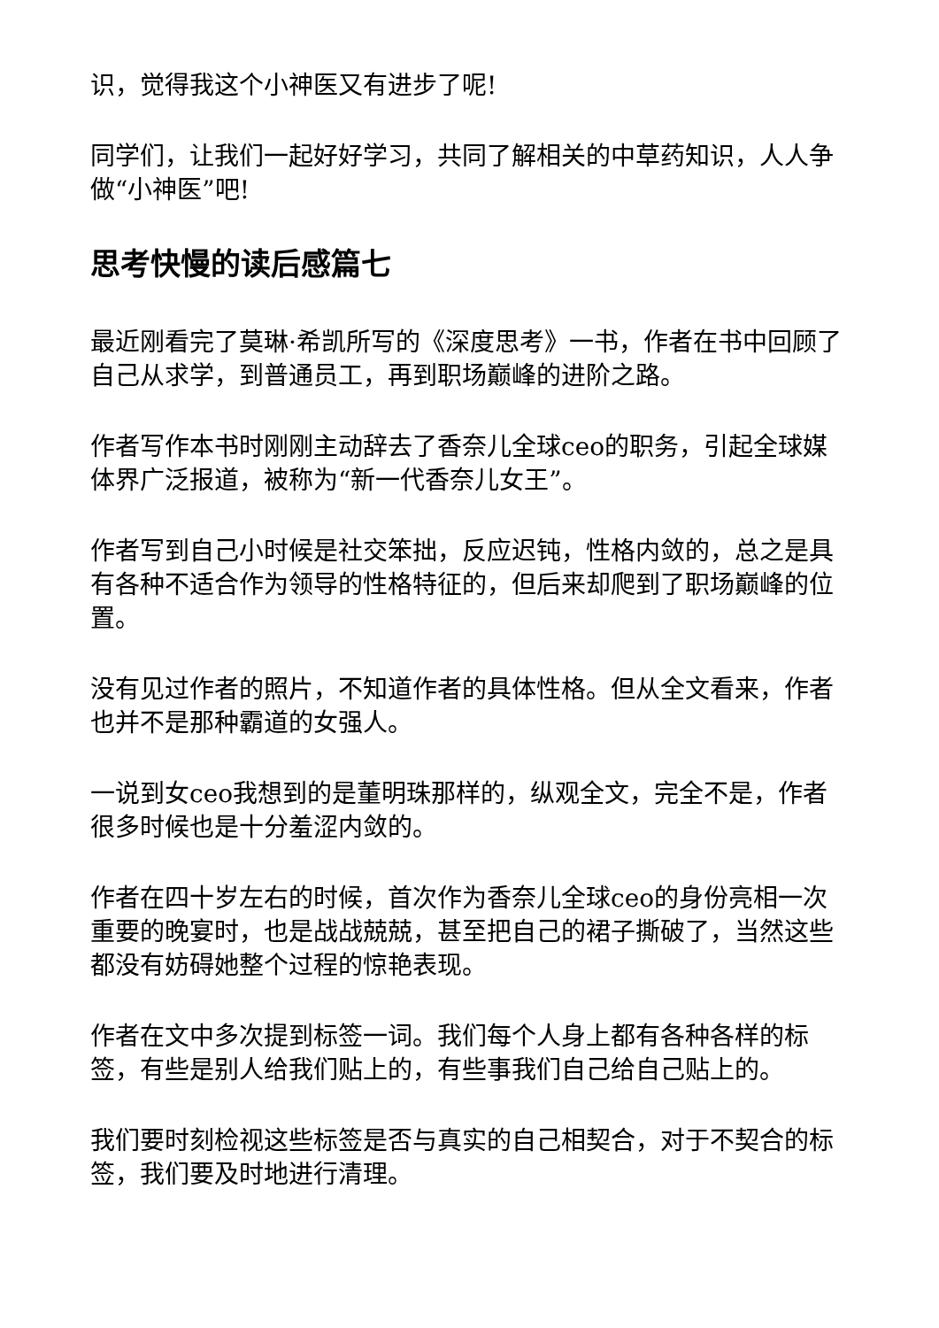识，觉得我这个小神医又有进步了呢!
同学们，让我们一起好好学习，共同了解相关的中草药知识，人人争做“小神医”吧!
思考快慢的读后感篇七
最近刚看完了莫琳·希凯所写的《深度思考》一书，作者在书中回顾了自己从求学，到普通员工，再到职场巅峰的进阶之路。
作者写作本书时刚刚主动辞去了香奈儿全球ceo的职务，引起全球媒体界广泛报道，被称为“新一代香奈儿女王”。
作者写到自己小时候是社交笨拙，反应迟钝，性格内敛的，总之是具有各种不适合作为领导的性格特征的，但后来却爬到了职场巅峰的位置。
没有见过作者的照片，不知道作者的具体性格。但从全文看来，作者也并不是那种霸道的女强人。
一说到女ceo我想到的是董明珠那样的，纵观全文，完全不是，作者很多时候也是十分羞涩内敛的。
作者在四十岁左右的时候，首次作为香奈儿全球ceo的身份亮相一次重要的晚宴时，也是战战兢兢，甚至把自己的裙子撕破了，当然这些都没有妨碍她整个过程的惊艳表现。
作者在文中多次提到标签一词。我们每个人身上都有各种各样的标签，有些是别人给我们贴上的，有些事我们自己给自己贴上的。
我们要时刻检视这些标签是否与真实的自己相契合，对于不契合的标签，我们要及时地进行清理。